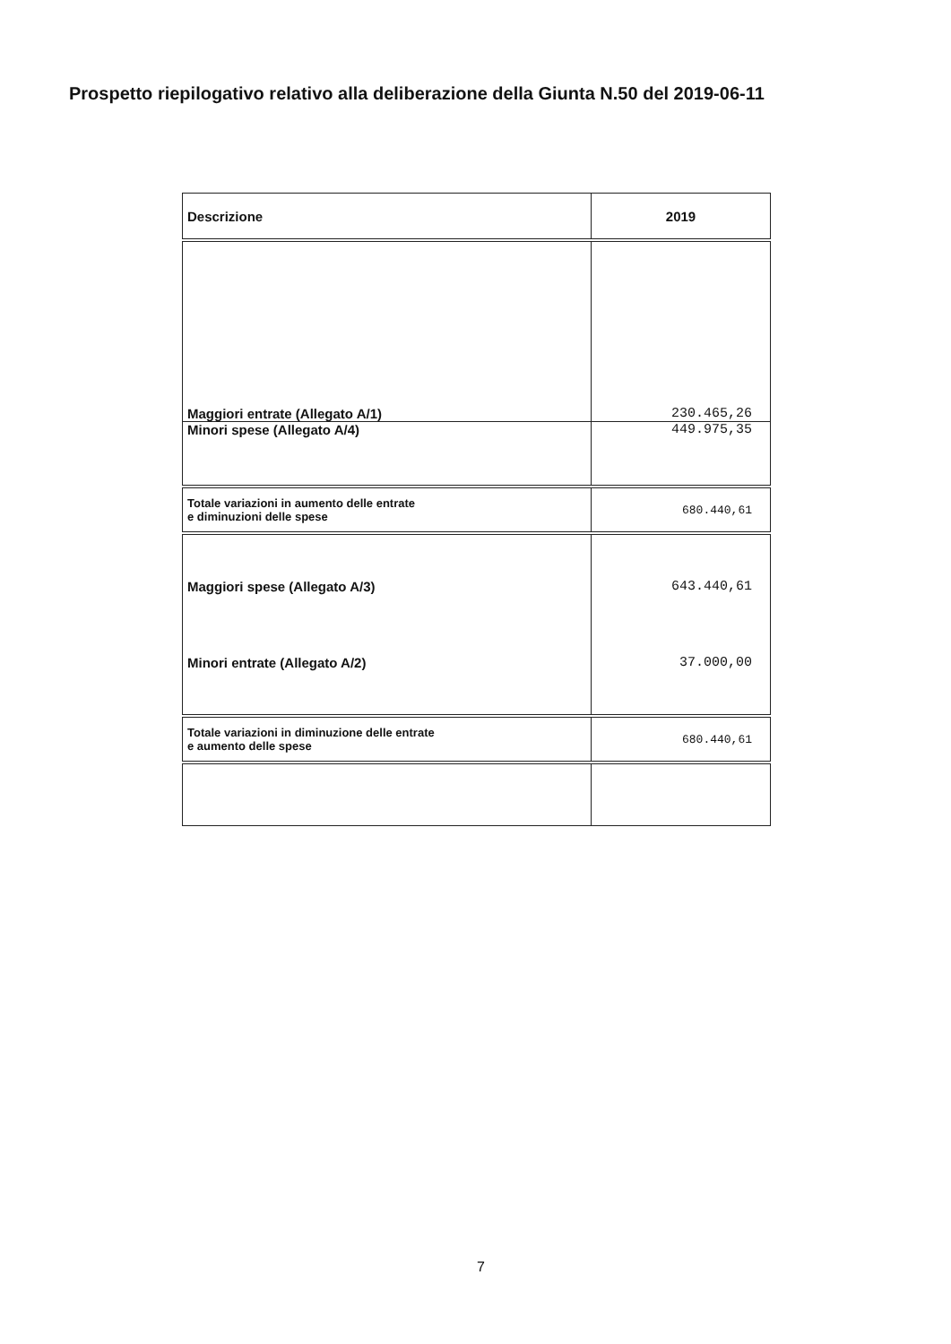Prospetto riepilogativo relativo alla deliberazione della Giunta N.50 del 2019-06-11
| Descrizione | 2019 |
| --- | --- |
| Maggiori entrate (Allegato A/1) | 230.465,26 |
| Minori spese (Allegato A/4) | 449.975,35 |
| Totale variazioni in aumento delle entrate e diminuzioni delle spese | 680.440,61 |
| Maggiori spese (Allegato A/3) Minori entrate (Allegato A/2) | 643.440,61 37.000,00 |
| Totale variazioni in diminuzione delle entrate e aumento delle spese | 680.440,61 |
7